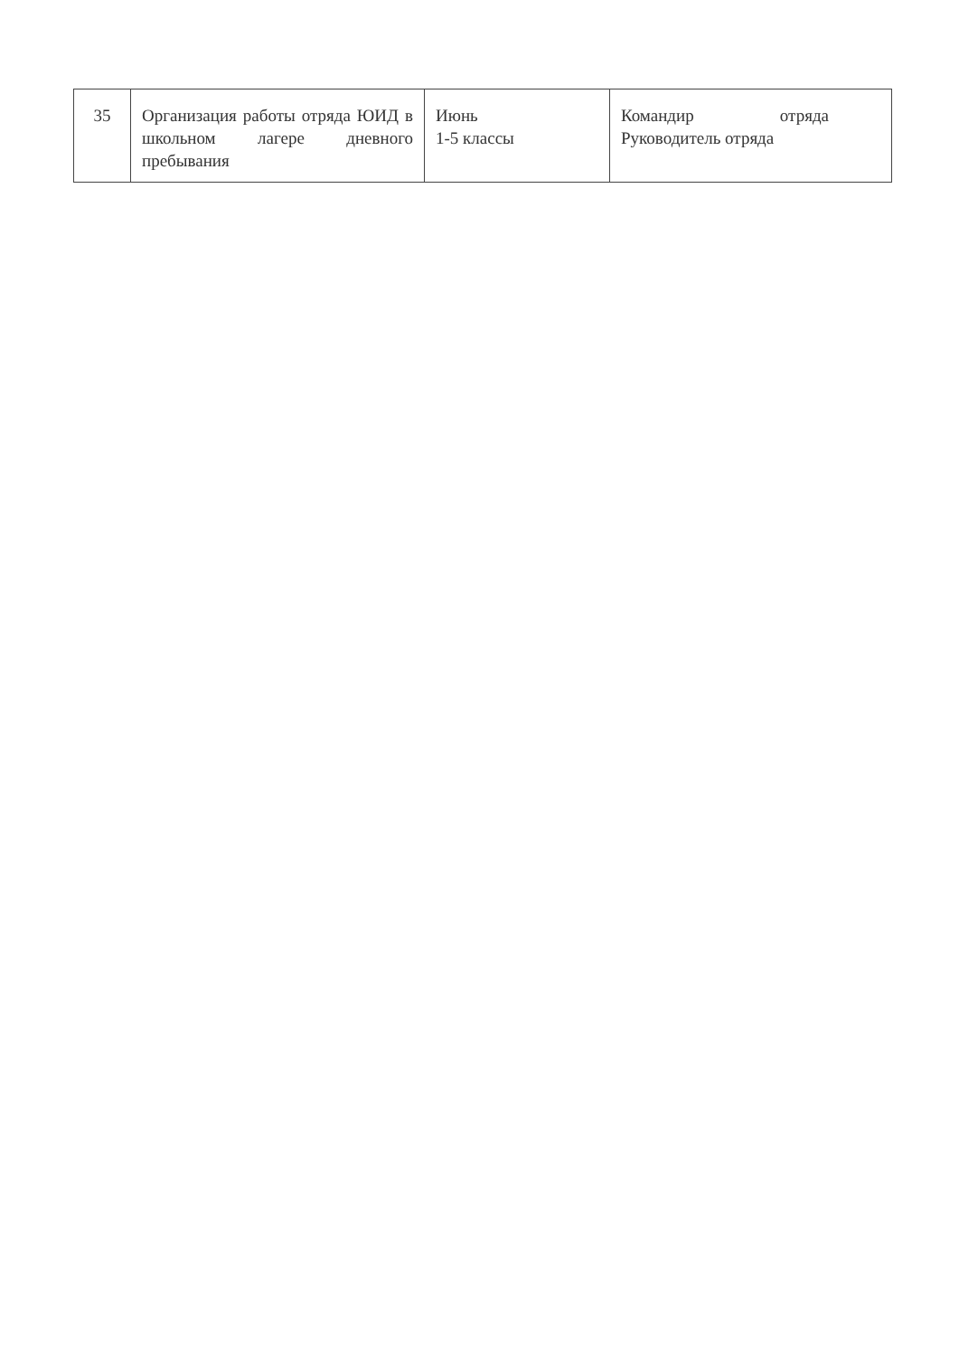| 35 | Организация работы отряда ЮИД в школьном лагере дневного пребывания | Июнь 1-5 классы | Командир отряда Руководитель отряда |